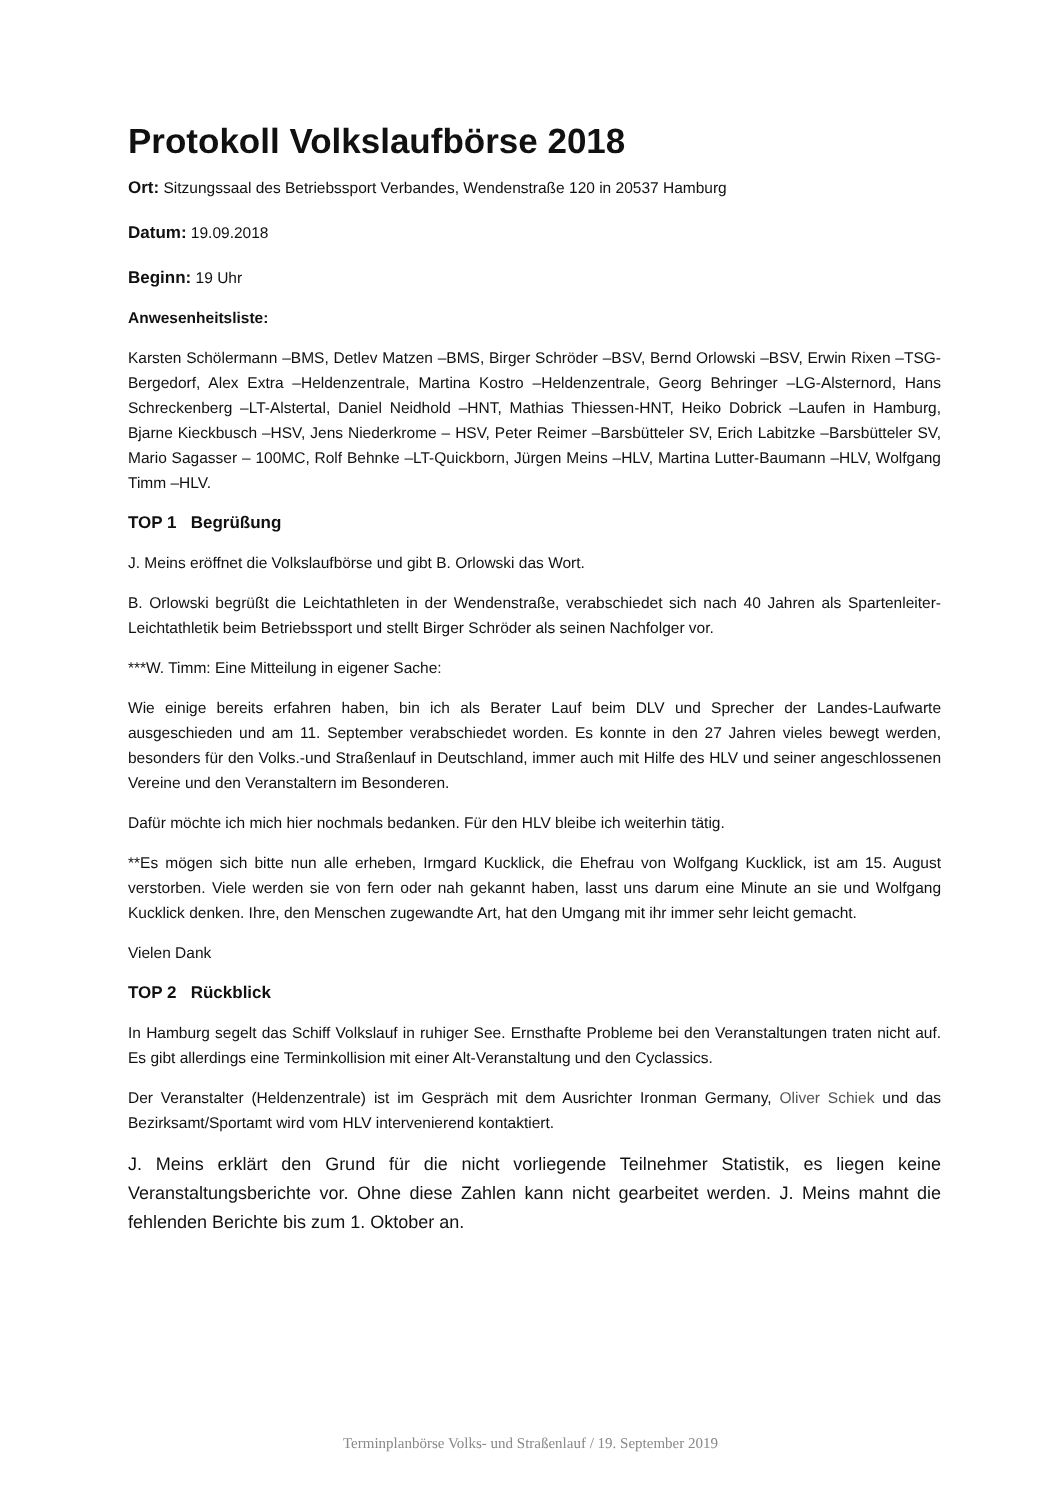Protokoll Volkslaufbörse 2018
Ort: Sitzungssaal des Betriebssport Verbandes, Wendenstraße 120 in 20537 Hamburg
Datum: 19.09.2018
Beginn: 19 Uhr
Anwesenheitsliste:
Karsten Schölermann –BMS, Detlev Matzen –BMS, Birger Schröder –BSV, Bernd Orlowski –BSV, Erwin Rixen –TSG-Bergedorf, Alex Extra –Heldenzentrale, Martina Kostro –Heldenzentrale, Georg Behringer –LG-Alsternord, Hans Schreckenberg –LT-Alstertal, Daniel Neidhold –HNT, Mathias Thiessen-HNT, Heiko Dobrick –Laufen in Hamburg, Bjarne Kieckbusch –HSV, Jens Niederkrome – HSV, Peter Reimer –Barsbütteler SV, Erich Labitzke –Barsbütteler SV, Mario Sagasser – 100MC, Rolf Behnke –LT-Quickborn, Jürgen Meins –HLV, Martina Lutter-Baumann –HLV, Wolfgang Timm –HLV.
TOP 1 Begrüßung
J. Meins eröffnet die Volkslaufbörse und gibt B. Orlowski das Wort.
B. Orlowski begrüßt die Leichtathleten in der Wendenstraße, verabschiedet sich nach 40 Jahren als Spartenleiter-Leichtathletik beim Betriebssport und stellt Birger Schröder als seinen Nachfolger vor.
***W. Timm: Eine Mitteilung in eigener Sache:
Wie einige bereits erfahren haben, bin ich als Berater Lauf beim DLV und Sprecher der Landes-Laufwarte ausgeschieden und am 11. September verabschiedet worden. Es konnte in den 27 Jahren vieles bewegt werden, besonders für den Volks.-und Straßenlauf in Deutschland, immer auch mit Hilfe des HLV und seiner angeschlossenen Vereine und den Veranstaltern im Besonderen.
Dafür möchte ich mich hier nochmals bedanken. Für den HLV bleibe ich weiterhin tätig.
**Es mögen sich bitte nun alle erheben, Irmgard Kucklick, die Ehefrau von Wolfgang Kucklick, ist am 15. August verstorben. Viele werden sie von fern oder nah gekannt haben, lasst uns darum eine Minute an sie und Wolfgang Kucklick denken. Ihre, den Menschen zugewandte Art, hat den Umgang mit ihr immer sehr leicht gemacht.
Vielen Dank
TOP 2 Rückblick
In Hamburg segelt das Schiff Volkslauf in ruhiger See. Ernsthafte Probleme bei den Veranstaltungen traten nicht auf. Es gibt allerdings eine Terminkollision mit einer Alt-Veranstaltung und den Cyclassics.
Der Veranstalter (Heldenzentrale) ist im Gespräch mit dem Ausrichter Ironman Germany, Oliver Schiek und das Bezirksamt/Sportamt wird vom HLV intervenierend kontaktiert.
J. Meins erklärt den Grund für die nicht vorliegende Teilnehmer Statistik, es liegen keine Veranstaltungsberichte vor. Ohne diese Zahlen kann nicht gearbeitet werden. J. Meins mahnt die fehlenden Berichte bis zum 1. Oktober an.
Terminplanbörse Volks- und Straßenlauf / 19. September 2019